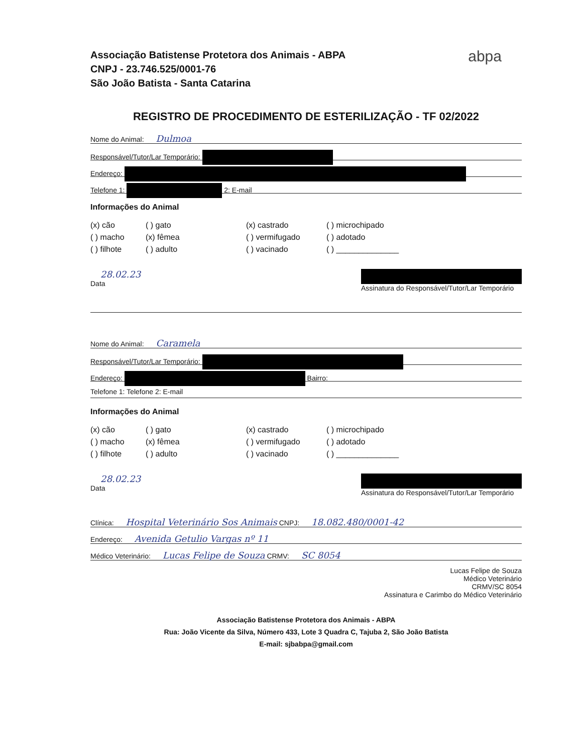Associação Batistense Protetora dos Animais - ABPA
CNPJ - 23.746.525/0001-76
São João Batista - Santa Catarina
abpa
REGISTRO DE PROCEDIMENTO DE ESTERILIZAÇÃO - TF 02/2022
Nome do Animal: Dulmoa
Responsável/Tutor/Lar Temporário:
Endereço:
Telefone 1: 2: E-mail
Informações do Animal
(x) cão
( ) gato
(x) castrado
( ) microchipado
( ) macho
(x) fêmea
( ) vermifugado
( ) adotado
( ) filhote
( ) adulto
( ) vacinado
( ) ______________
28.02.23
Data
Assinatura do Responsável/Tutor/Lar Temporário
Nome do Animal: Caramela
Responsável/Tutor/Lar Temporário:
Endereço: Bairro:
Telefone 1: Telefone 2: E-mail
Informações do Animal
(x) cão
( ) gato
(x) castrado
( ) microchipado
( ) macho
(x) fêmea
( ) vermifugado
( ) adotado
( ) filhote
( ) adulto
( ) vacinado
( ) ______________
28.02.23
Data
Assinatura do Responsável/Tutor/Lar Temporário
Clínica: Hospital Veterinário Sos Animais CNPJ: 18.082.480/0001-42
Endereço: Avenida Getulio Vargas nº 11
Médico Veterinário: Lucas Felipe de Souza CRMV: SC 8054
Lucas Felipe de Souza
Médico Veterinário
CRMV/SC 8054
Assinatura e Carimbo do Médico Veterinário
Associação Batistense Protetora dos Animais - ABPA
Rua: João Vicente da Silva, Número 433, Lote 3 Quadra C, Tajuba 2, São João Batista
E-mail: sjbabpa@gmail.com